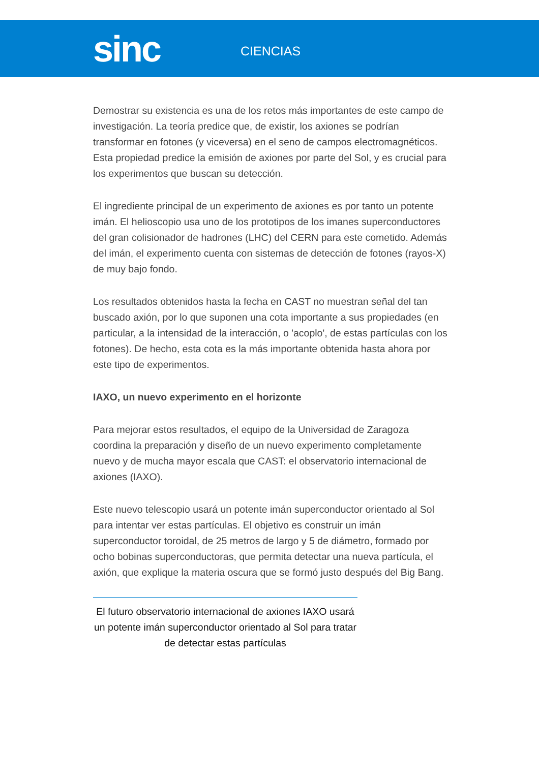sinc
CIENCIAS
Demostrar su existencia es una de los retos más importantes de este campo de investigación. La teoría predice que, de existir, los axiones se podrían transformar en fotones (y viceversa) en el seno de campos electromagnéticos. Esta propiedad predice la emisión de axiones por parte del Sol, y es crucial para los experimentos que buscan su detección.
El ingrediente principal de un experimento de axiones es por tanto un potente imán. El helioscopio usa uno de los prototipos de los imanes superconductores del gran colisionador de hadrones (LHC) del CERN para este cometido. Además del imán, el experimento cuenta con sistemas de detección de fotones (rayos-X) de muy bajo fondo.
Los resultados obtenidos hasta la fecha en CAST no muestran señal del tan buscado axión, por lo que suponen una cota importante a sus propiedades (en particular, a la intensidad de la interacción, o 'acoplo', de estas partículas con los fotones). De hecho, esta cota es la más importante obtenida hasta ahora por este tipo de experimentos.
IAXO, un nuevo experimento en el horizonte
Para mejorar estos resultados, el equipo de la Universidad de Zaragoza coordina la preparación y diseño de un nuevo experimento completamente nuevo y de mucha mayor escala que CAST: el observatorio internacional de axiones (IAXO).
Este nuevo telescopio usará un potente imán superconductor orientado al Sol para intentar ver estas partículas. El objetivo es construir un imán superconductor toroidal, de 25 metros de largo y 5 de diámetro, formado por ocho bobinas superconductoras, que permita detectar una nueva partícula, el axión, que explique la materia oscura que se formó justo después del Big Bang.
El futuro observatorio internacional de axiones IAXO usará un potente imán superconductor orientado al Sol para tratar de detectar estas partículas